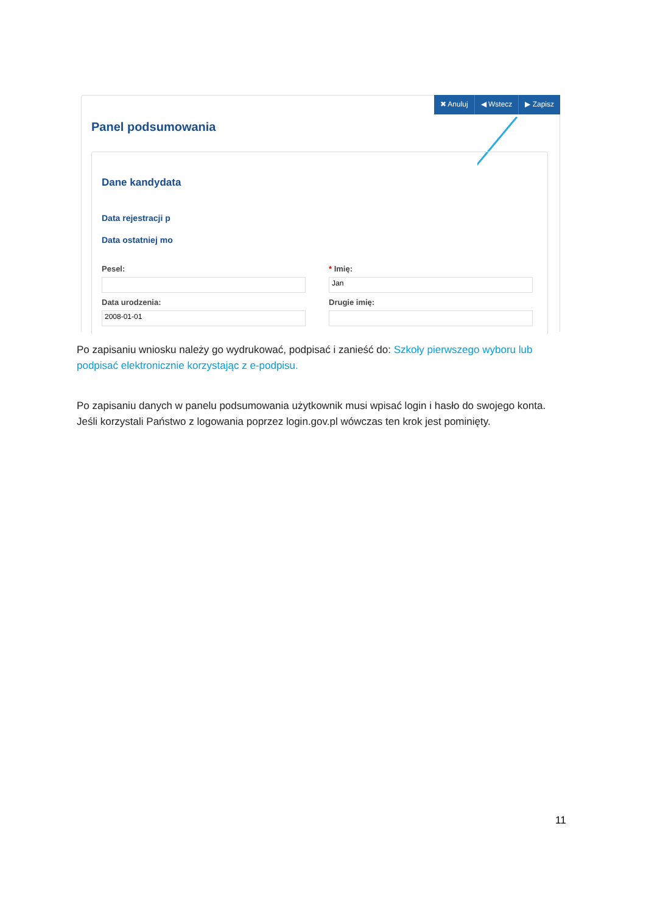✖ Anuluj ◀ Wstecz ▶ Zapisz
Panel podsumowania
Dane kandydata
Data rejestracji p
Data ostatniej mo
Pesel:
* Imię:
Jan
Data urodzenia:
2008-01-01
Drugie imię:
Po zapisaniu wniosku należy go wydrukować, podpisać i zanieść do: Szkoły pierwszego wyboru lub podpisać elektronicznie korzystając z e-podpisu.
Po zapisaniu danych w panelu podsumowania użytkownik musi wpisać login i hasło do swojego konta. Jeśli korzystali Państwo z logowania poprzez login.gov.pl wówczas ten krok jest pominięty.
11